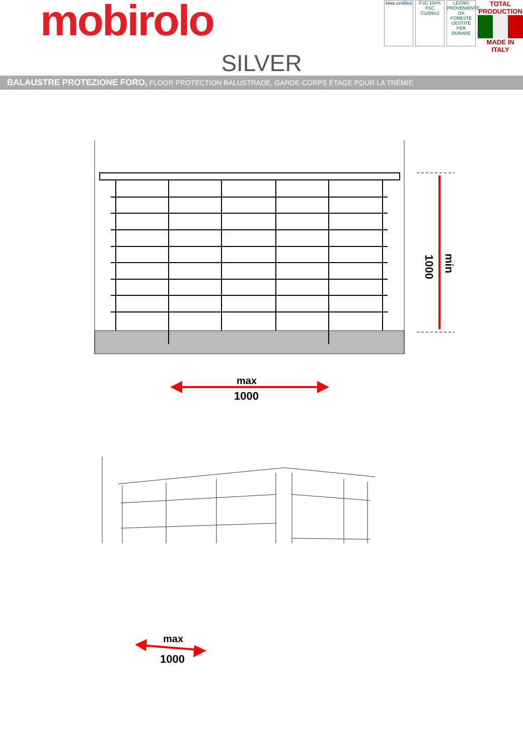mobirolo
kiwa certified
FSC 100% FSC C108913
LEGNO PROVENIENTE DA FORESTE GESTITE PER DURARE
TOTAL PRODUCTION
MADE IN ITALY
SILVER
BALAUSTRE PROTEZIONE FORO, FLOOR PROTECTION BALUSTRADE, GARDE-CORPS ÉTAGE POUR LA TRÊMIE
1000
min
max
1000
max
1000